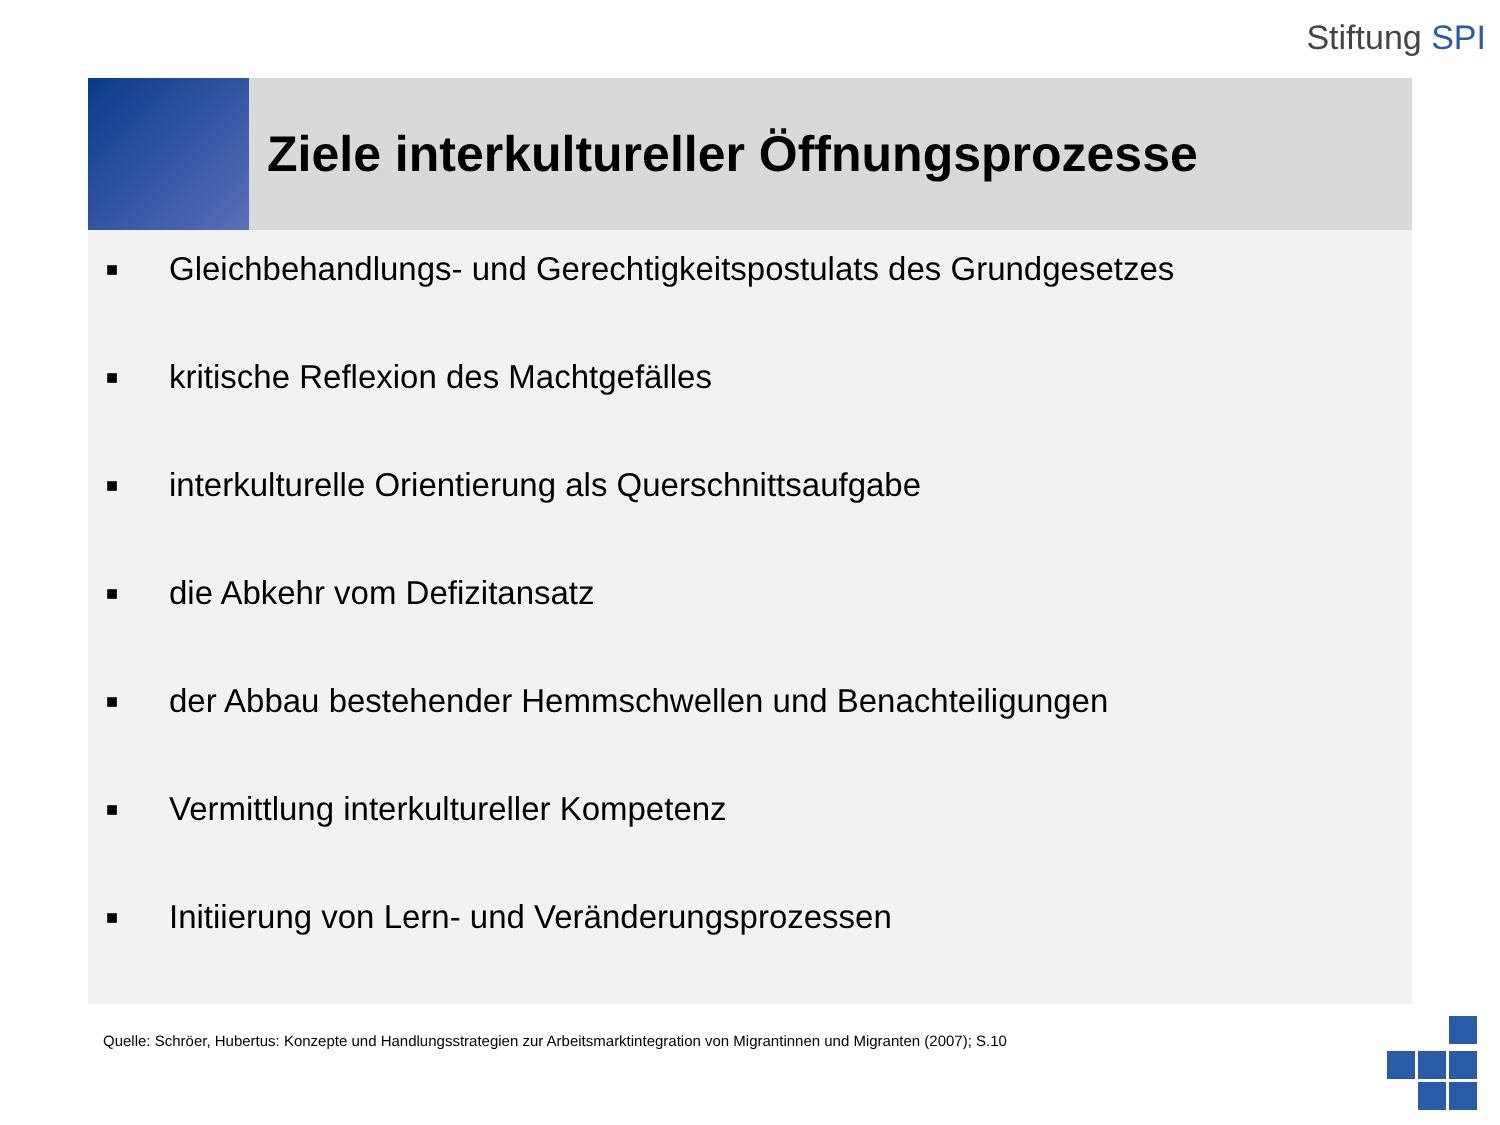Stiftung SPI
Ziele interkultureller Öffnungsprozesse
■ Gleichbehandlungs- und Gerechtigkeitspostulats des Grundgesetzes
■ kritische Reflexion des Machtgefälles
■ interkulturelle Orientierung als Querschnittsaufgabe
■ die Abkehr vom Defizitansatz
■ der Abbau bestehender Hemmschwellen und Benachteiligungen
■ Vermittlung interkultureller Kompetenz
■ Initiierung von Lern- und Veränderungsprozessen
Quelle: Schröer, Hubertus: Konzepte und Handlungsstrategien zur Arbeitsmarktintegration von Migrantinnen und Migranten (2007); S.10